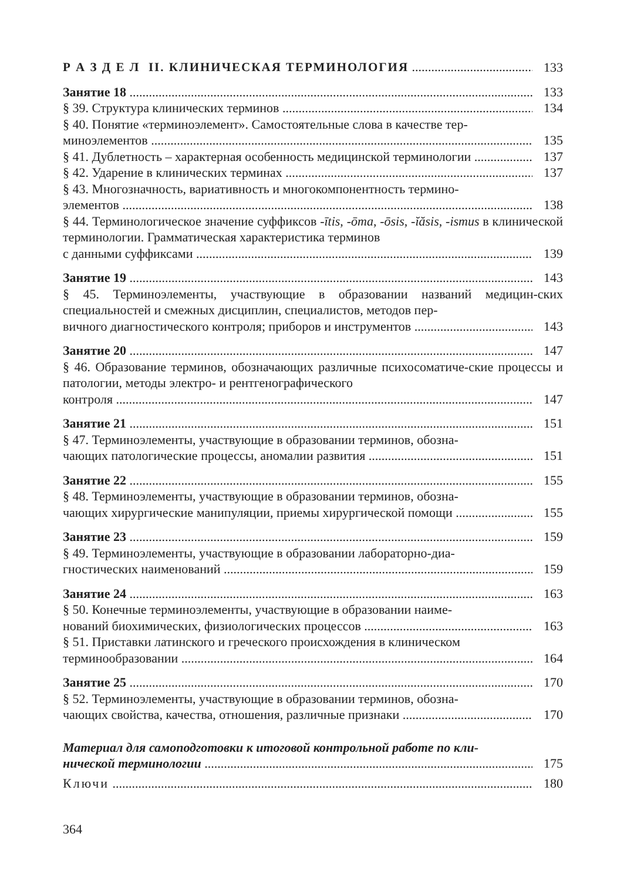Р А З Д Е Л II. КЛИНИЧЕСКАЯ ТЕРМИНОЛОГИЯ 133
Занятие 18 133
§ 39. Структура клинических терминов 134
§ 40. Понятие «терминоэлемент». Самостоятельные слова в качестве тер-
миноэлементов 135
§ 41. Дублетность – характерная особенность медицинской терминологии 137
§ 42. Ударение в клинических терминах 137
§ 43. Многозначность, вариативность и многокомпонентность термино-
элементов 138
§ 44. Терминологическое значение суффиксов -ītis, -ōma, -ōsis, -ĭăsis, -ismus в клинической терминологии. Грамматическая характеристика терминов
с данными суффиксами 139
Занятие 19 143
§ 45. Терминоэлементы, участвующие в образовании названий медицин-ских специальностей и смежных дисциплин, специалистов, методов пер-
вичного диагностического контроля; приборов и инструментов 143
Занятие 20 147
§ 46. Образование терминов, обозначающих различные психосоматиче-ские процессы и патологии, методы электро- и рентгенографического
контроля 147
Занятие 21 151
§ 47. Терминоэлементы, участвующие в образовании терминов, обозна-
чающих патологические процессы, аномалии развития 151
Занятие 22 155
§ 48. Терминоэлементы, участвующие в образовании терминов, обозна-
чающих хирургические манипуляции, приемы хирургической помощи 155
Занятие 23 159
§ 49. Терминоэлементы, участвующие в образовании лабораторно-диа-
гностических наименований 159
Занятие 24 163
§ 50. Конечные терминоэлементы, участвующие в образовании наиме-
нований биохимических, физиологических процессов 163
§ 51. Приставки латинского и греческого происхождения в клиническом
терминообразовании 164
Занятие 25 170
§ 52. Терминоэлементы, участвующие в образовании терминов, обозна-
чающих свойства, качества, отношения, различные признаки 170
Материал для самоподготовки к итоговой контрольной работе по кли-
нической терминологии 175
Ключи 180
364